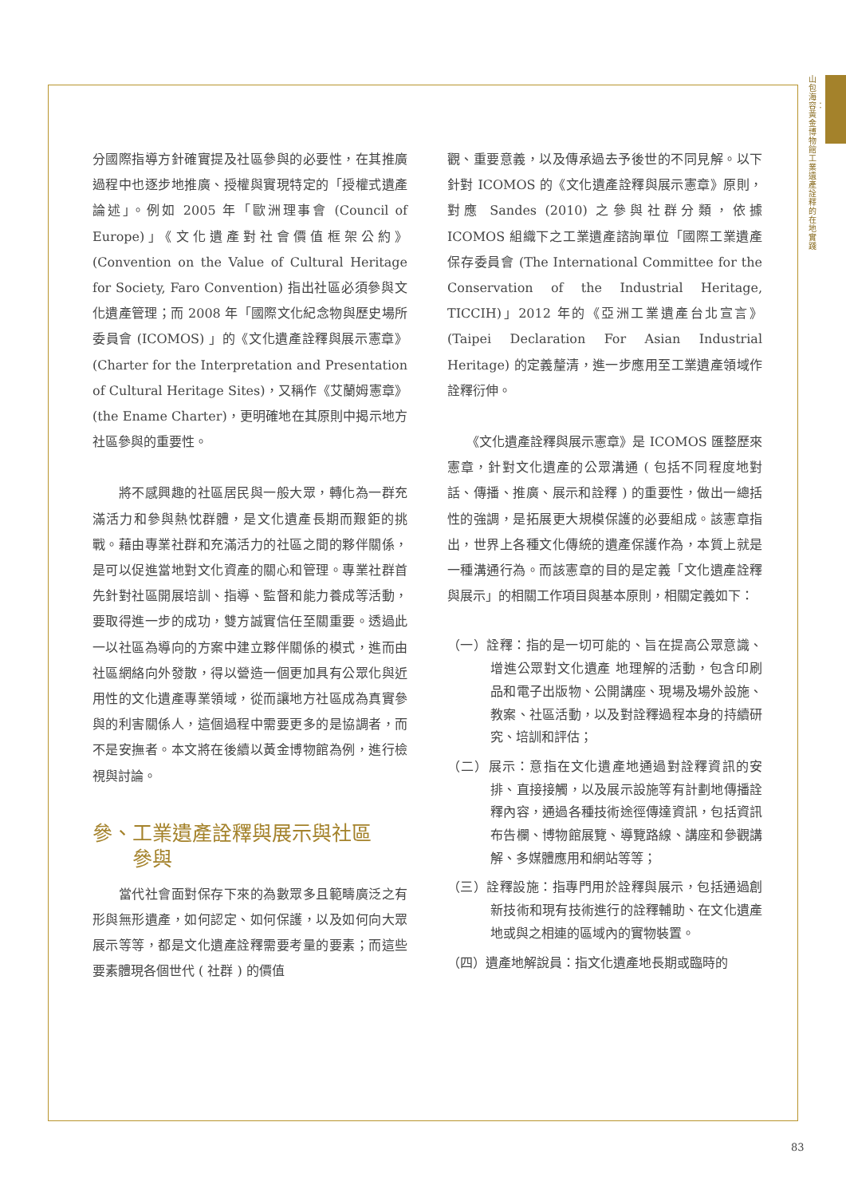山包海容：黃金博物館工業遺產詮釋的在地實踐
分國際指導方針確實提及社區參與的必要性，在其推廣過程中也逐步地推廣、授權與實現特定的「授權式遺產論述」。例如 2005 年「歐洲理事會 (Council of Europe)」《文化遺產對社會價值框架公約》(Convention on the Value of Cultural Heritage for Society, Faro Convention) 指出社區必須參與文化遺產管理；而 2008 年「國際文化紀念物與歷史場所委員會 (ICOMOS) 」的《文化遺產詮釋與展示憲章》(Charter for the Interpretation and Presentation of Cultural Heritage Sites)，又稱作《艾蘭姆憲章》(the Ename Charter)，更明確地在其原則中揭示地方社區參與的重要性。
　　將不感興趣的社區居民與一般大眾，轉化為一群充滿活力和參與熱忱群體，是文化遺產長期而艱鉅的挑戰。藉由專業社群和充滿活力的社區之間的夥伴關係，是可以促進當地對文化資產的關心和管理。專業社群首先針對社區開展培訓、指導、監督和能力養成等活動，要取得進一步的成功，雙方誠實信任至關重要。透過此一以社區為導向的方案中建立夥伴關係的模式，進而由社區網絡向外發散，得以營造一個更加具有公眾化與近用性的文化遺產專業領域，從而讓地方社區成為真實參與的利害關係人，這個過程中需要更多的是協調者，而不是安撫者。本文將在後續以黃金博物館為例，進行檢視與討論。
參、工業遺產詮釋與展示與社區
　　參與
　　當代社會面對保存下來的為數眾多且範疇廣泛之有形與無形遺產，如何認定、如何保護，以及如何向大眾展示等等，都是文化遺產詮釋需要考量的要素；而這些要素體現各個世代 ( 社群 ) 的價值
觀、重要意義，以及傳承過去予後世的不同見解。以下針對 ICOMOS 的《文化遺產詮釋與展示憲章》原則，對應 Sandes (2010) 之參與社群分類，依據 ICOMOS 組織下之工業遺產諮詢單位「國際工業遺產保存委員會 (The International Committee for the Conservation of the Industrial Heritage, TICCIH)」2012 年的《亞洲工業遺產台北宣言》(Taipei Declaration For Asian Industrial Heritage) 的定義釐清，進一步應用至工業遺產領域作詮釋衍伸。
　　《文化遺產詮釋與展示憲章》是 ICOMOS 匯整歷來憲章，針對文化遺產的公眾溝通 ( 包括不同程度地對話、傳播、推廣、展示和詮釋 ) 的重要性，做出一總括性的強調，是拓展更大規模保護的必要組成。該憲章指出，世界上各種文化傳統的遺產保護作為，本質上就是一種溝通行為。而該憲章的目的是定義「文化遺產詮釋與展示」的相關工作項目與基本原則，相關定義如下：
（一）詮釋：指的是一切可能的、旨在提高公眾意識、增進公眾對文化遺產 地理解的活動，包含印刷品和電子出版物、公開講座、現場及場外設施、教案、社區活動，以及對詮釋過程本身的持續研究、培訓和評估；
（二）展示：意指在文化遺產地通過對詮釋資訊的安排、直接接觸，以及展示設施等有計劃地傳播詮釋內容，通過各種技術途徑傳達資訊，包括資訊布告欄、博物館展覽、導覽路線、講座和參觀講解、多媒體應用和網站等等；
（三）詮釋設施：指專門用於詮釋與展示，包括通過創新技術和現有技術進行的詮釋輔助、在文化遺產地或與之相連的區域內的實物裝置。
（四）遺產地解說員：指文化遺產地長期或臨時的
83